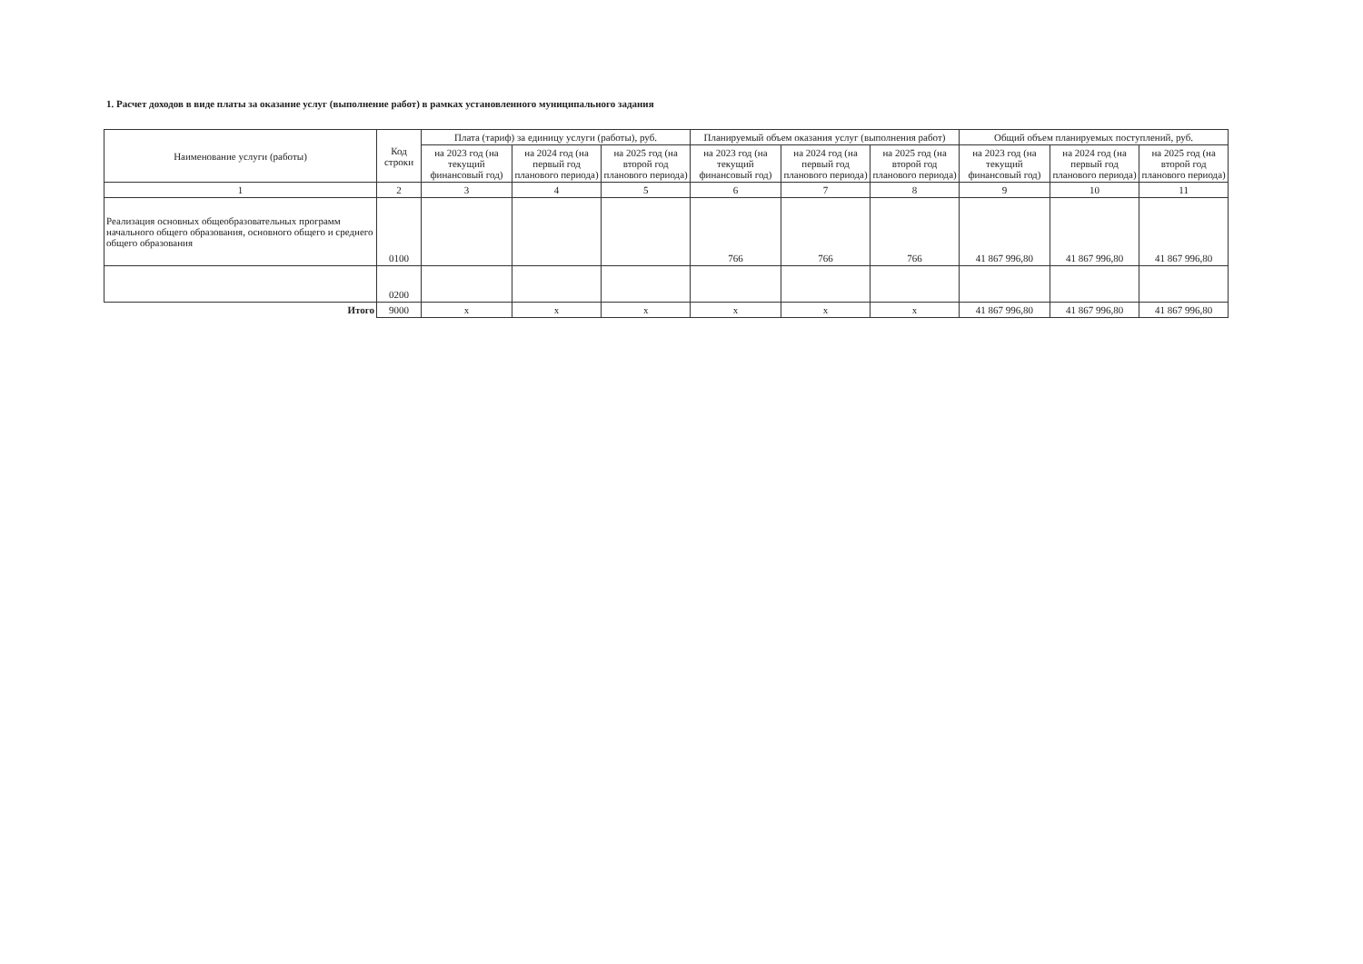1. Расчет доходов в виде платы за оказание услуг (выполнение работ) в рамках установленного муниципального задания
| Наименование услуги (работы) | Код строки | Плата (тариф) за единицу услуги (работы), руб. | | | Планируемый объем оказания услуг (выполнения работ) | | | Общий объем планируемых поступлений, руб. | | |
| --- | --- | --- | --- | --- | --- | --- | --- | --- | --- | --- |
| | | на 2023 год (на текущий финансовый год) | на 2024 год (на первый год планового периода) | на 2025 год (на второй год планового периода) | на 2023 год (на текущий финансовый год) | на 2024 год (на первый год планового периода) | на 2025 год (на второй год планового периода) | на 2023 год (на текущий финансовый год) | на 2024 год (на первый год планового периода) | на 2025 год (на второй год планового периода) |
| 1 | 2 | 3 | 4 | 5 | 6 | 7 | 8 | 9 | 10 | 11 |
| Реализация основных общеобразовательных программ начального общего образования, основного общего и среднего общего образования | 0100 | | | | 766 | 766 | 766 | 41 867 996,80 | 41 867 996,80 | 41 867 996,80 |
| | 0200 | | | | | | | | | |
| Итого | 9000 | x | x | x | x | x | x | 41 867 996,80 | 41 867 996,80 | 41 867 996,80 |